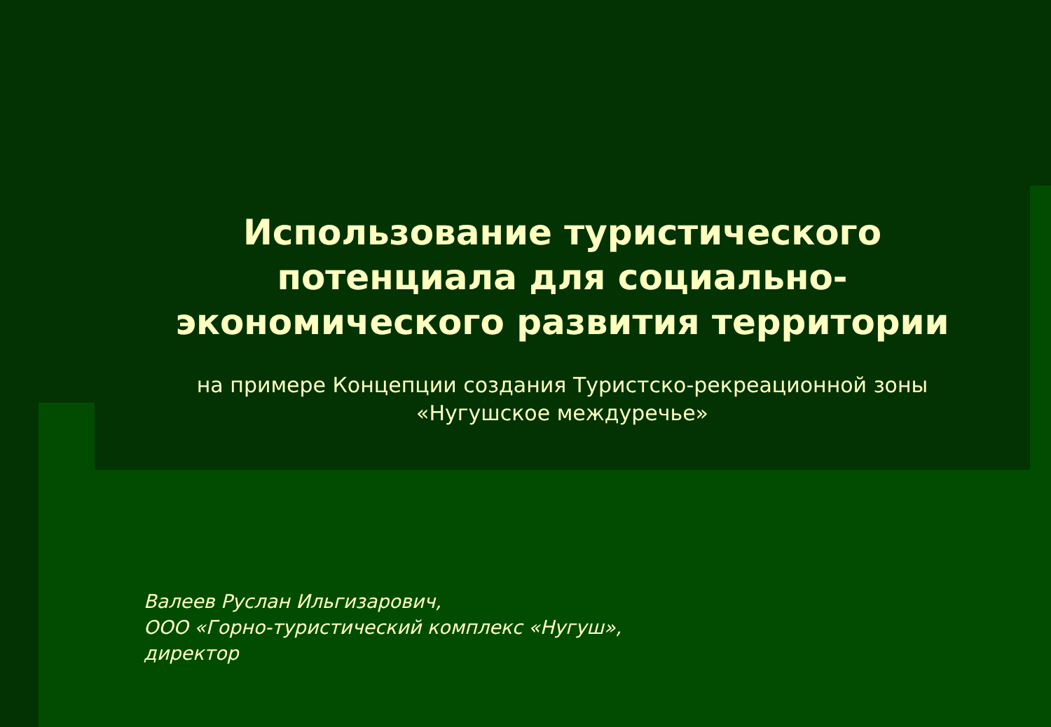Использование туристического потенциала для социально-экономического развития территории
на примере Концепции создания Туристско-рекреационной зоны «Нугушское междуречье»
Валеев Руслан Ильгизарович,
ООО «Горно-туристический комплекс «Нугуш»,
директор